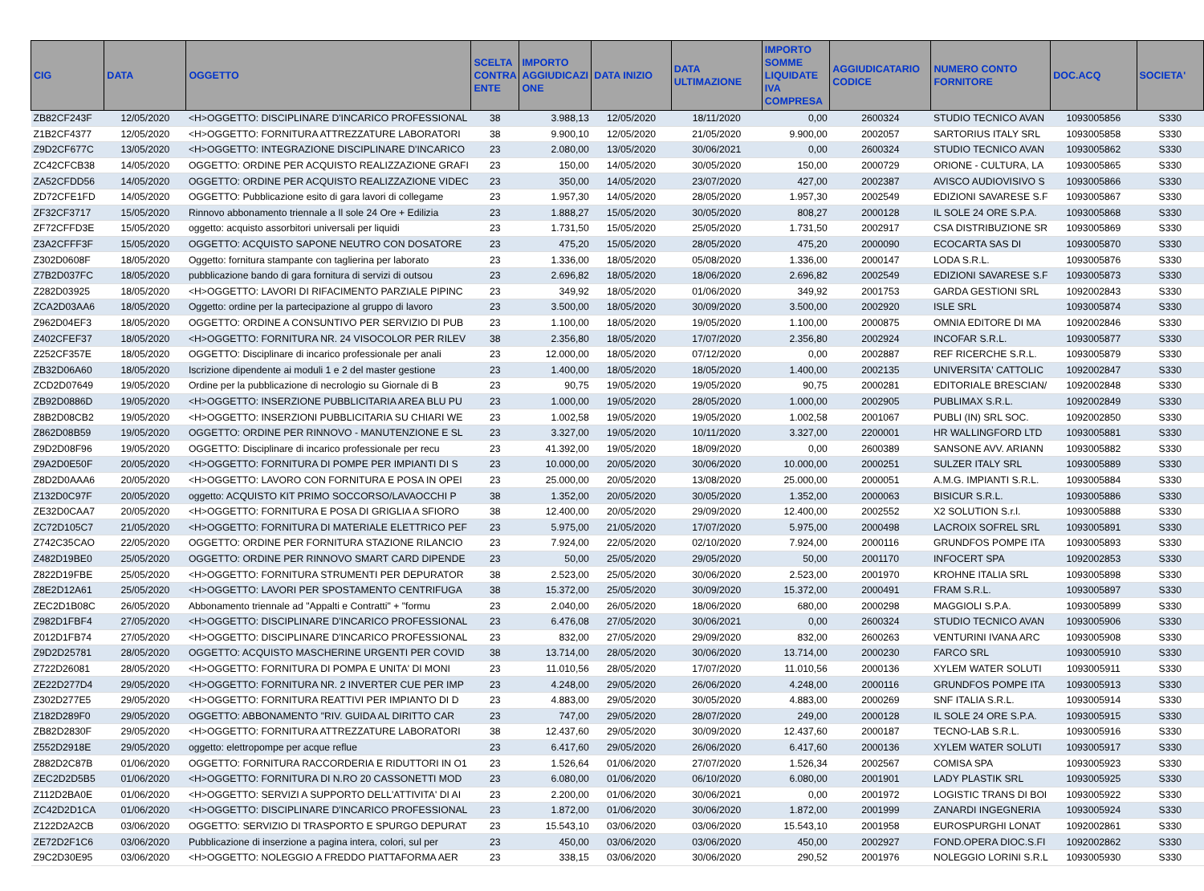| CIG | DATA | OGGETTO | SCELTA CONTRA ENTE | IMPORTO AGGIUDICAZI ONE | DATA INIZIO | DATA ULTIMAZIONE | IMPORTO SOMME LIQUIDATE IVA COMPRESA | AGGIUDICATARIO CODICE | NUMERO CONTO FORNITORE | DOC.ACQ | SOCIETA' |
| --- | --- | --- | --- | --- | --- | --- | --- | --- | --- | --- | --- |
| ZB82CF243F | 12/05/2020 | <H>OGGETTO: DISCIPLINARE D'INCARICO PROFESSIONAL | 38 | 3.988,13 | 12/05/2020 | 18/11/2020 | 0,00 | 2600324 | STUDIO TECNICO AVAN | 1093005856 | S330 |
| Z1B2CF4377 | 12/05/2020 | <H>OGGETTO: FORNITURA ATTREZZATURE LABORATORI | 38 | 9.900,10 | 12/05/2020 | 21/05/2020 | 9.900,00 | 2002057 | SARTORIUS ITALY SRL | 1093005858 | S330 |
| Z9D2CF677C | 13/05/2020 | <H>OGGETTO: INTEGRAZIONE DISCIPLINARE D'INCARICO | 23 | 2.080,00 | 13/05/2020 | 30/06/2021 | 0,00 | 2600324 | STUDIO TECNICO AVAN | 1093005862 | S330 |
| ZC42CFCB38 | 14/05/2020 | OGGETTO: ORDINE PER ACQUISTO REALIZZAZIONE GRAFI | 23 | 150,00 | 14/05/2020 | 30/05/2020 | 150,00 | 2000729 | ORIONE - CULTURA, LA | 1093005865 | S330 |
| ZA52CFDD56 | 14/05/2020 | OGGETTO: ORDINE PER ACQUISTO REALIZZAZIONE VIDEC | 23 | 350,00 | 14/05/2020 | 23/07/2020 | 427,00 | 2002387 | AVISCO AUDIOVISIVO S | 1093005866 | S330 |
| ZD72CFE1FD | 14/05/2020 | OGGETTO: Pubblicazione esito di gara lavori di collegame | 23 | 1.957,30 | 14/05/2020 | 28/05/2020 | 1.957,30 | 2002549 | EDIZIONI SAVARESE S.F | 1093005867 | S330 |
| ZF32CF3717 | 15/05/2020 | Rinnovo abbonamento triennale a Il sole 24 Ore + Edilizia | 23 | 1.888,27 | 15/05/2020 | 30/05/2020 | 808,27 | 2000128 | IL SOLE 24 ORE S.P.A. | 1093005868 | S330 |
| ZF72CFFD3E | 15/05/2020 | oggetto: acquisto assorbitori universali per liquidi | 23 | 1.731,50 | 15/05/2020 | 25/05/2020 | 1.731,50 | 2002917 | CSA DISTRIBUZIONE SR | 1093005869 | S330 |
| Z3A2CFFF3F | 15/05/2020 | OGGETTO: ACQUISTO SAPONE NEUTRO CON DOSATORE | 23 | 475,20 | 15/05/2020 | 28/05/2020 | 475,20 | 2000090 | ECOCARTA SAS DI | 1093005870 | S330 |
| Z302D0608F | 18/05/2020 | Oggetto: fornitura stampante con taglierina per laborato | 23 | 1.336,00 | 18/05/2020 | 05/08/2020 | 1.336,00 | 2000147 | LODA S.R.L. | 1093005876 | S330 |
| Z7B2D037FC | 18/05/2020 | pubblicazione bando di gara fornitura di servizi di outsou | 23 | 2.696,82 | 18/05/2020 | 18/06/2020 | 2.696,82 | 2002549 | EDIZIONI SAVARESE S.F | 1093005873 | S330 |
| Z282D03925 | 18/05/2020 | <H>OGGETTO: LAVORI DI RIFACIMENTO PARZIALE PIPINC | 23 | 349,92 | 18/05/2020 | 01/06/2020 | 349,92 | 2001753 | GARDA GESTIONI SRL | 1092002843 | S330 |
| ZCA2D03AA6 | 18/05/2020 | Oggetto: ordine per la partecipazione al gruppo di lavoro | 23 | 3.500,00 | 18/05/2020 | 30/09/2020 | 3.500,00 | 2002920 | ISLE SRL | 1093005874 | S330 |
| Z962D04EF3 | 18/05/2020 | OGGETTO: ORDINE A CONSUNTIVO PER SERVIZIO DI PUB | 23 | 1.100,00 | 18/05/2020 | 19/05/2020 | 1.100,00 | 2000875 | OMNIA EDITORE DI MA | 1092002846 | S330 |
| Z402CFEF37 | 18/05/2020 | <H>OGGETTO: FORNITURA NR. 24 VISOCOLOR PER RILEV | 38 | 2.356,80 | 18/05/2020 | 17/07/2020 | 2.356,80 | 2002924 | INCOFAR S.R.L. | 1093005877 | S330 |
| Z252CF357E | 18/05/2020 | OGGETTO: Disciplinare di incarico professionale per anali | 23 | 12.000,00 | 18/05/2020 | 07/12/2020 | 0,00 | 2002887 | REF RICERCHE S.R.L. | 1093005879 | S330 |
| ZB32D06A60 | 18/05/2020 | Iscrizione dipendente ai moduli 1 e 2 del master gestione | 23 | 1.400,00 | 18/05/2020 | 18/05/2020 | 1.400,00 | 2002135 | UNIVERSITA' CATTOLIC | 1092002847 | S330 |
| ZCD2D07649 | 19/05/2020 | Ordine per la pubblicazione di necrologio su Giornale di B | 23 | 90,75 | 19/05/2020 | 19/05/2020 | 90,75 | 2000281 | EDITORIALE BRESCIAN/ | 1092002848 | S330 |
| ZB92D0886D | 19/05/2020 | <H>OGGETTO: INSERZIONE PUBBLICITARIA AREA BLU PU | 23 | 1.000,00 | 19/05/2020 | 28/05/2020 | 1.000,00 | 2002905 | PUBLIMAX S.R.L. | 1092002849 | S330 |
| Z8B2D08CB2 | 19/05/2020 | <H>OGGETTO: INSERZIONI PUBBLICITARIA SU CHIARI WE | 23 | 1.002,58 | 19/05/2020 | 19/05/2020 | 1.002,58 | 2001067 | PUBLI (IN) SRL SOC. | 1092002850 | S330 |
| Z862D08B59 | 19/05/2020 | OGGETTO: ORDINE PER RINNOVO - MANUTENZIONE E SL | 23 | 3.327,00 | 19/05/2020 | 10/11/2020 | 3.327,00 | 2200001 | HR WALLINGFORD LTD | 1093005881 | S330 |
| Z9D2D08F96 | 19/05/2020 | OGGETTO: Disciplinare di incarico professionale per recu | 23 | 41.392,00 | 19/05/2020 | 18/09/2020 | 0,00 | 2600389 | SANSONE AVV. ARIANN | 1093005882 | S330 |
| Z9A2D0E50F | 20/05/2020 | <H>OGGETTO: FORNITURA DI POMPE PER IMPIANTI DI S | 23 | 10.000,00 | 20/05/2020 | 30/06/2020 | 10.000,00 | 2000251 | SULZER ITALY SRL | 1093005889 | S330 |
| Z8D2D0AAA6 | 20/05/2020 | <H>OGGETTO: LAVORO CON FORNITURA E POSA IN OPEI | 23 | 25.000,00 | 20/05/2020 | 13/08/2020 | 25.000,00 | 2000051 | A.M.G. IMPIANTI S.R.L. | 1093005884 | S330 |
| Z132D0C97F | 20/05/2020 | oggetto: ACQUISTO KIT PRIMO SOCCORSO/LAVAOCCHI P | 38 | 1.352,00 | 20/05/2020 | 30/05/2020 | 1.352,00 | 2000063 | BISICUR S.R.L. | 1093005886 | S330 |
| ZE32D0CAA7 | 20/05/2020 | <H>OGGETTO: FORNITURA E POSA DI GRIGLIA A SFIORO | 38 | 12.400,00 | 20/05/2020 | 29/09/2020 | 12.400,00 | 2002552 | X2 SOLUTION S.r.l. | 1093005888 | S330 |
| ZC72D105C7 | 21/05/2020 | <H>OGGETTO: FORNITURA DI MATERIALE ELETTRICO PEF | 23 | 5.975,00 | 21/05/2020 | 17/07/2020 | 5.975,00 | 2000498 | LACROIX SOFREL SRL | 1093005891 | S330 |
| Z742C35CAO | 22/05/2020 | OGGETTO: ORDINE PER FORNITURA STAZIONE RILANCIO | 23 | 7.924,00 | 22/05/2020 | 02/10/2020 | 7.924,00 | 2000116 | GRUNDFOS POMPE ITA | 1093005893 | S330 |
| Z482D19BE0 | 25/05/2020 | OGGETTO: ORDINE PER RINNOVO SMART CARD DIPENDE | 23 | 50,00 | 25/05/2020 | 29/05/2020 | 50,00 | 2001170 | INFOCERT SPA | 1092002853 | S330 |
| Z822D19FBE | 25/05/2020 | <H>OGGETTO: FORNITURA STRUMENTI PER DEPURATOR | 38 | 2.523,00 | 25/05/2020 | 30/06/2020 | 2.523,00 | 2001970 | KROHNE ITALIA SRL | 1093005898 | S330 |
| Z8E2D12A61 | 25/05/2020 | <H>OGGETTO: LAVORI PER SPOSTAMENTO CENTRIFUGA | 38 | 15.372,00 | 25/05/2020 | 30/09/2020 | 15.372,00 | 2000491 | FRAM S.R.L. | 1093005897 | S330 |
| ZEC2D1B08C | 26/05/2020 | Abbonamento triennale ad "Appalti e Contratti" + "formu | 23 | 2.040,00 | 26/05/2020 | 18/06/2020 | 680,00 | 2000298 | MAGGIOLI S.P.A. | 1093005899 | S330 |
| Z982D1FBF4 | 27/05/2020 | <H>OGGETTO: DISCIPLINARE D'INCARICO PROFESSIONAL | 23 | 6.476,08 | 27/05/2020 | 30/06/2021 | 0,00 | 2600324 | STUDIO TECNICO AVAN | 1093005906 | S330 |
| Z012D1FB74 | 27/05/2020 | <H>OGGETTO: DISCIPLINARE D'INCARICO PROFESSIONAL | 23 | 832,00 | 27/05/2020 | 29/09/2020 | 832,00 | 2600263 | VENTURINI IVANA ARC | 1093005908 | S330 |
| Z9D2D25781 | 28/05/2020 | OGGETTO: ACQUISTO MASCHERINE URGENTI PER COVID | 38 | 13.714,00 | 28/05/2020 | 30/06/2020 | 13.714,00 | 2000230 | FARCO SRL | 1093005910 | S330 |
| Z722D26081 | 28/05/2020 | <H>OGGETTO: FORNITURA DI POMPA E UNITA' DI MONI | 23 | 11.010,56 | 28/05/2020 | 17/07/2020 | 11.010,56 | 2000136 | XYLEM WATER SOLUTI | 1093005911 | S330 |
| ZE22D277D4 | 29/05/2020 | <H>OGGETTO: FORNITURA NR. 2 INVERTER CUE PER IMP | 23 | 4.248,00 | 29/05/2020 | 26/06/2020 | 4.248,00 | 2000116 | GRUNDFOS POMPE ITA | 1093005913 | S330 |
| Z302D277E5 | 29/05/2020 | <H>OGGETTO: FORNITURA REATTIVI PER IMPIANTO DI D | 23 | 4.883,00 | 29/05/2020 | 30/05/2020 | 4.883,00 | 2000269 | SNF ITALIA S.R.L. | 1093005914 | S330 |
| Z182D289F0 | 29/05/2020 | OGGETTO: ABBONAMENTO "RIV. GUIDA AL DIRITTO CAR | 23 | 747,00 | 29/05/2020 | 28/07/2020 | 249,00 | 2000128 | IL SOLE 24 ORE S.P.A. | 1093005915 | S330 |
| ZB82D2830F | 29/05/2020 | <H>OGGETTO: FORNITURA ATTREZZATURE LABORATORI | 38 | 12.437,60 | 29/05/2020 | 30/09/2020 | 12.437,60 | 2000187 | TECNO-LAB S.R.L. | 1093005916 | S330 |
| Z552D2918E | 29/05/2020 | oggetto: elettropompe per acque reflue | 23 | 6.417,60 | 29/05/2020 | 26/06/2020 | 6.417,60 | 2000136 | XYLEM WATER SOLUTI | 1093005917 | S330 |
| Z882D2C87B | 01/06/2020 | OGGETTO: FORNITURA RACCORDERIA E RIDUTTORI IN O1 | 23 | 1.526,64 | 01/06/2020 | 27/07/2020 | 1.526,34 | 2002567 | COMISA SPA | 1093005923 | S330 |
| ZEC2D2D5B5 | 01/06/2020 | <H>OGGETTO: FORNITURA DI N.RO 20 CASSONETTI MOD | 23 | 6.080,00 | 01/06/2020 | 06/10/2020 | 6.080,00 | 2001901 | LADY PLASTIK SRL | 1093005925 | S330 |
| Z112D2BA0E | 01/06/2020 | <H>OGGETTO: SERVIZI A SUPPORTO DELL'ATTIVITA' DI AI | 23 | 2.200,00 | 01/06/2020 | 30/06/2021 | 0,00 | 2001972 | LOGISTIC TRANS DI BOI | 1093005922 | S330 |
| ZC42D2D1CA | 01/06/2020 | <H>OGGETTO: DISCIPLINARE D'INCARICO PROFESSIONAL | 23 | 1.872,00 | 01/06/2020 | 30/06/2020 | 1.872,00 | 2001999 | ZANARDI INGEGNERIA | 1093005924 | S330 |
| Z122D2A2CB | 03/06/2020 | OGGETTO: SERVIZIO DI TRASPORTO E SPURGO DEPURAT | 23 | 15.543,10 | 03/06/2020 | 03/06/2020 | 15.543,10 | 2001958 | EUROSPURGHI LONAT | 1092002861 | S330 |
| ZE72D2F1C6 | 03/06/2020 | Pubblicazione di inserzione a pagina intera, colori, sul per | 23 | 450,00 | 03/06/2020 | 03/06/2020 | 450,00 | 2002927 | FOND.OPERA DIOC.S.FI | 1092002862 | S330 |
| Z9C2D30E95 | 03/06/2020 | <H>OGGETTO: NOLEGGIO A FREDDO PIATTAFORMA AER | 23 | 338,15 | 03/06/2020 | 30/06/2020 | 290,52 | 2001976 | NOLEGGIO LORINI S.R.L | 1093005930 | S330 |